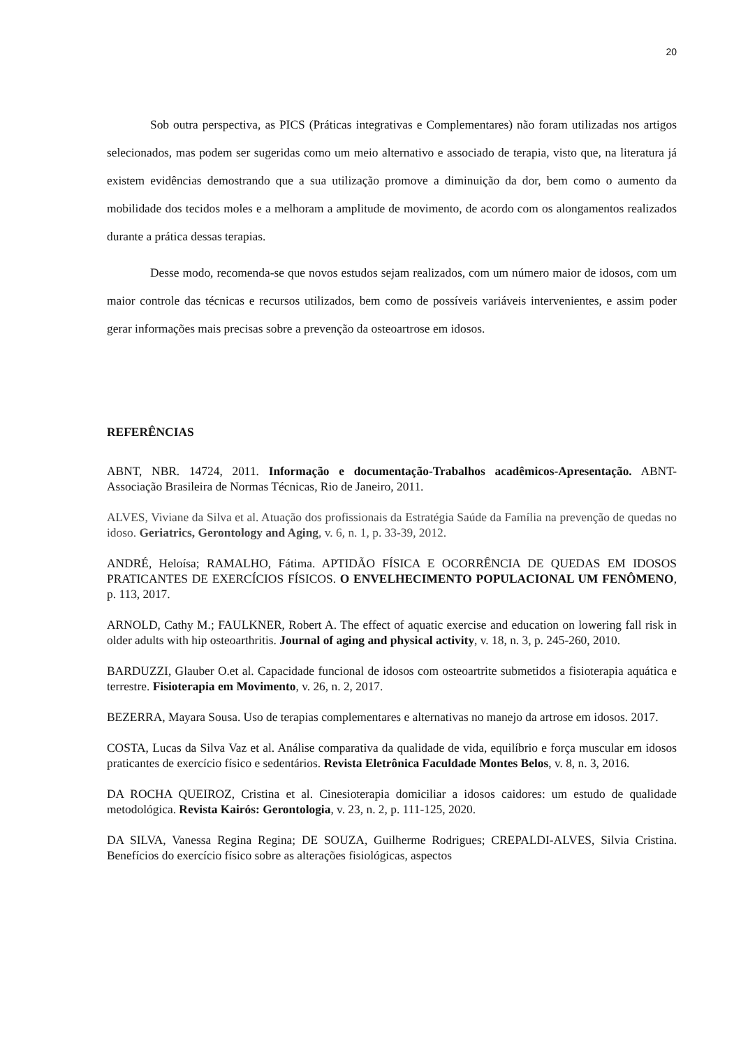20
Sob outra perspectiva, as PICS (Práticas integrativas e Complementares) não foram utilizadas nos artigos selecionados, mas podem ser sugeridas como um meio alternativo e associado de terapia, visto que, na literatura já existem evidências demostrando que a sua utilização promove a diminuição da dor, bem como o aumento da mobilidade dos tecidos moles e a melhoram a amplitude de movimento, de acordo com os alongamentos realizados durante a prática dessas terapias.
Desse modo, recomenda-se que novos estudos sejam realizados, com um número maior de idosos, com um maior controle das técnicas e recursos utilizados, bem como de possíveis variáveis intervenientes, e assim poder gerar informações mais precisas sobre a prevenção da osteoartrose em idosos.
REFERÊNCIAS
ABNT, NBR. 14724, 2011. Informação e documentação-Trabalhos acadêmicos-Apresentação. ABNT-Associação Brasileira de Normas Técnicas, Rio de Janeiro, 2011.
ALVES, Viviane da Silva et al. Atuação dos profissionais da Estratégia Saúde da Família na prevenção de quedas no idoso. Geriatrics, Gerontology and Aging, v. 6, n. 1, p. 33-39, 2012.
ANDRÉ, Heloísa; RAMALHO, Fátima. APTIDÃO FÍSICA E OCORRÊNCIA DE QUEDAS EM IDOSOS PRATICANTES DE EXERCÍCIOS FÍSICOS. O ENVELHECIMENTO POPULACIONAL UM FENÔMENO, p. 113, 2017.
ARNOLD, Cathy M.; FAULKNER, Robert A. The effect of aquatic exercise and education on lowering fall risk in older adults with hip osteoarthritis. Journal of aging and physical activity, v. 18, n. 3, p. 245-260, 2010.
BARDUZZI, Glauber O.et al. Capacidade funcional de idosos com osteoartrite submetidos a fisioterapia aquática e terrestre. Fisioterapia em Movimento, v. 26, n. 2, 2017.
BEZERRA, Mayara Sousa. Uso de terapias complementares e alternativas no manejo da artrose em idosos. 2017.
COSTA, Lucas da Silva Vaz et al. Análise comparativa da qualidade de vida, equilíbrio e força muscular em idosos praticantes de exercício físico e sedentários. Revista Eletrônica Faculdade Montes Belos, v. 8, n. 3, 2016.
DA ROCHA QUEIROZ, Cristina et al. Cinesioterapia domiciliar a idosos caidores: um estudo de qualidade metodológica. Revista Kairós: Gerontologia, v. 23, n. 2, p. 111-125, 2020.
DA SILVA, Vanessa Regina Regina; DE SOUZA, Guilherme Rodrigues; CREPALDI-ALVES, Silvia Cristina. Benefícios do exercício físico sobre as alterações fisiológicas, aspectos